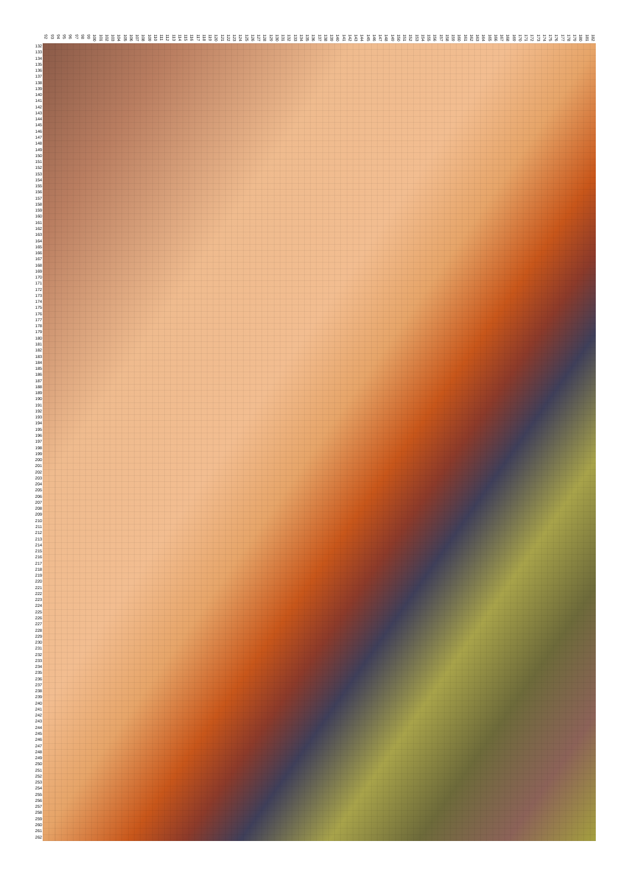92 93 94 95 96 97 98 99 100 101 102 103 104 105 106 107 108 109 110 111 112 113 114 115 116 117 118 119 120 121 122 123 124 125 126 127 128 129 130 131 132 133 134 135 136 137 138 139 140 141 142 143 144 145 146 147 148 149 150 151 152 153 154 155 156 157 158 159 160 161 162 163 164 165 166 167 168 169 170 171 172 173 174 175 176 177 178 179 180 181 182
132
133
134
135
136
137
138
139
140
141
142
143
144
145
146
147
148
149
150
151
152
153
154
155
156
157
158
159
160
161
162
163
164
165
166
167
168
169
170
171
172
173
174
175
176
177
178
179
180
181
182
183
184
185
186
187
188
189
190
191
192
193
194
195
196
197
198
199
200
201
202
203
204
205
206
207
208
209
210
211
212
213
214
215
216
217
218
219
220
221
222
223
224
225
226
227
228
229
230
231
232
233
234
235
236
237
238
239
240
241
242
243
244
245
246
247
248
249
250
251
252
253
254
255
256
257
258
259
260
261
262